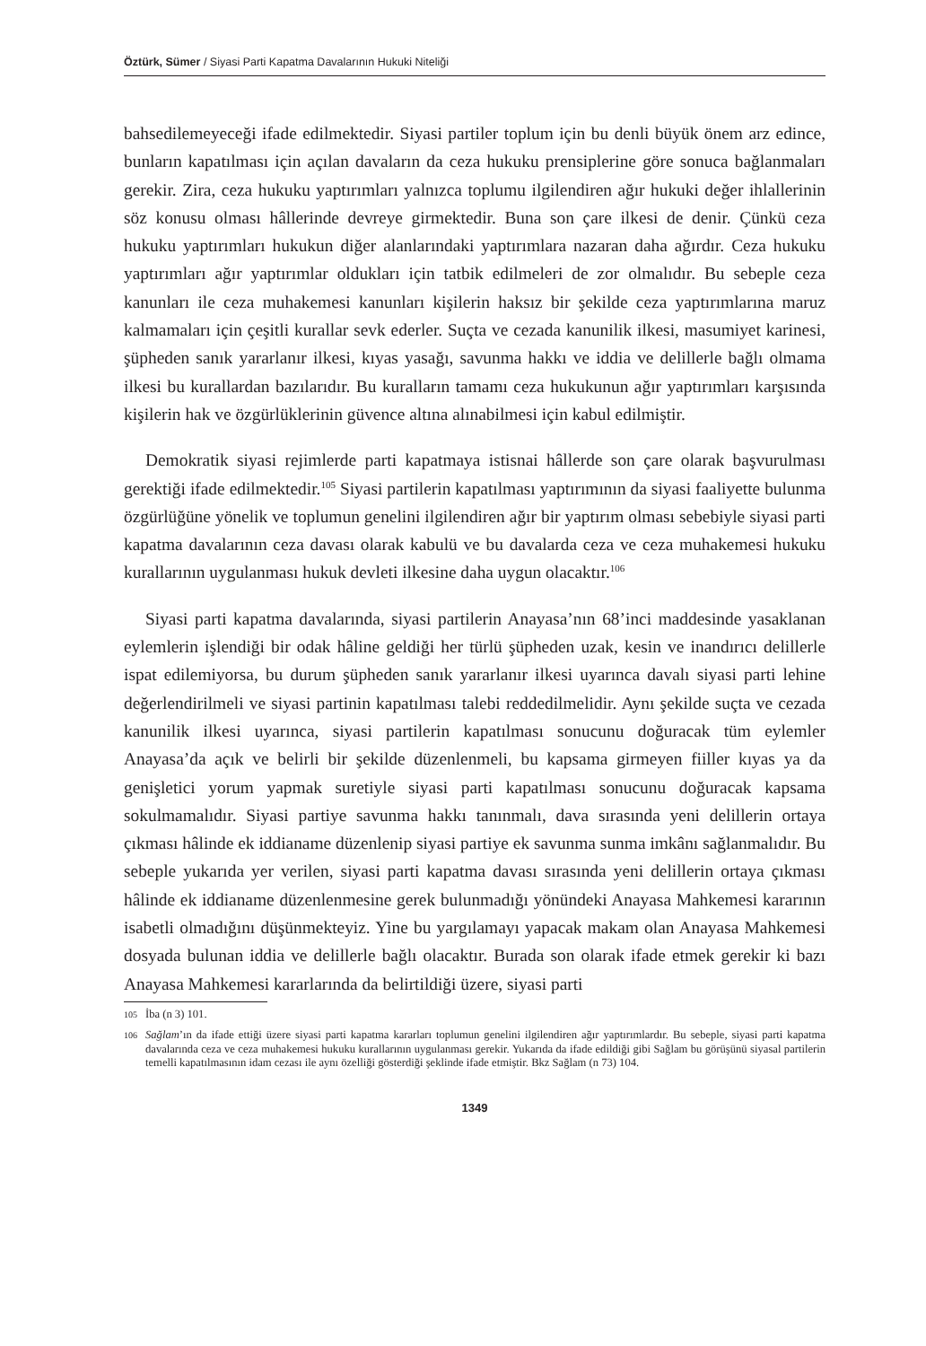Öztürk, Sümer / Siyasi Parti Kapatma Davalarının Hukuki Niteliği
bahsedilemeyeceği ifade edilmektedir. Siyasi partiler toplum için bu denli büyük önem arz edince, bunların kapatılması için açılan davaların da ceza hukuku prensiplerine göre sonuca bağlanmaları gerekir. Zira, ceza hukuku yaptırımları yalnızca toplumu ilgilendiren ağır hukuki değer ihlallerinin söz konusu olması hâllerinde devreye girmektedir. Buna son çare ilkesi de denir. Çünkü ceza hukuku yaptırımları hukukun diğer alanlarındaki yaptırımlara nazaran daha ağırdır. Ceza hukuku yaptırımları ağır yaptırımlar oldukları için tatbik edilmeleri de zor olmalıdır. Bu sebeple ceza kanunları ile ceza muhakemesi kanunları kişilerin haksız bir şekilde ceza yaptırımlarına maruz kalmamaları için çeşitli kurallar sevk ederler. Suçta ve cezada kanunilik ilkesi, masumiyet karinesi, şüpheden sanık yararlanır ilkesi, kıyas yasağı, savunma hakkı ve iddia ve delillerle bağlı olmama ilkesi bu kurallardan bazılarıdır. Bu kuralların tamamı ceza hukukunun ağır yaptırımları karşısında kişilerin hak ve özgürlüklerinin güvence altına alınabilmesi için kabul edilmiştir.
Demokratik siyasi rejimlerde parti kapatmaya istisnai hâllerde son çare olarak başvurulması gerektiği ifade edilmektedir.<sup>105</sup> Siyasi partilerin kapatılması yaptırımının da siyasi faaliyette bulunma özgürlüğüne yönelik ve toplumun genelini ilgilendiren ağır bir yaptırım olması sebebiyle siyasi parti kapatma davalarının ceza davası olarak kabulü ve bu davalarda ceza ve ceza muhakemesi hukuku kurallarının uygulanması hukuk devleti ilkesine daha uygun olacaktır.<sup>106</sup>
Siyasi parti kapatma davalarında, siyasi partilerin Anayasa’nın 68’inci maddesinde yasaklanan eylemlerin işlendiği bir odak hâline geldiği her türlü şüpheden uzak, kesin ve inandırıcı delillerle ispat edilemiyorsa, bu durum şüpheden sanık yararlanır ilkesi uyarınca davalı siyasi parti lehine değerlendirilmeli ve siyasi partinin kapatılması talebi reddedilmelidir. Aynı şekilde suçta ve cezada kanunilik ilkesi uyarınca, siyasi partilerin kapatılması sonucunu doğuracak tüm eylemler Anayasa’da açık ve belirli bir şekilde düzenlenmeli, bu kapsama girmeyen fiiller kıyas ya da genişletici yorum yapmak suretiyle siyasi parti kapatılması sonucunu doğuracak kapsama sokulmamalıdır. Siyasi partiye savunma hakkı tanınmalı, dava sırasında yeni delillerin ortaya çıkması hâlinde ek iddianame düzenlenip siyasi partiye ek savunma sunma imkânı sağlanmalıdır. Bu sebeple yukarıda yer verilen, siyasi parti kapatma davası sırasında yeni delillerin ortaya çıkması hâlinde ek iddianame düzenlenmesine gerek bulunmadığı yönündeki Anayasa Mahkemesi kararının isabetli olmadığını düşünmekteyiz. Yine bu yargılamayı yapacak makam olan Anayasa Mahkemesi dosyada bulunan iddia ve delillerle bağlı olacaktır. Burada son olarak ifade etmek gerekir ki bazı Anayasa Mahkemesi kararlarında da belirtildiği üzere, siyasi parti
105 İba (n 3) 101.
106 Sağlam’ın da ifade ettiği üzere siyasi parti kapatma kararları toplumun genelini ilgilendiren ağır yaptırımlardır. Bu sebeple, siyasi parti kapatma davalarında ceza ve ceza muhakemesi hukuku kurallarının uygulanması gerekir. Yukarıda da ifade edildiği gibi Sağlam bu görüşünü siyasal partilerin temelli kapatılmasının idam cezası ile aynı özelliği gösterdiği şeklinde ifade etmiştir. Bkz Sağlam (n 73) 104.
1349